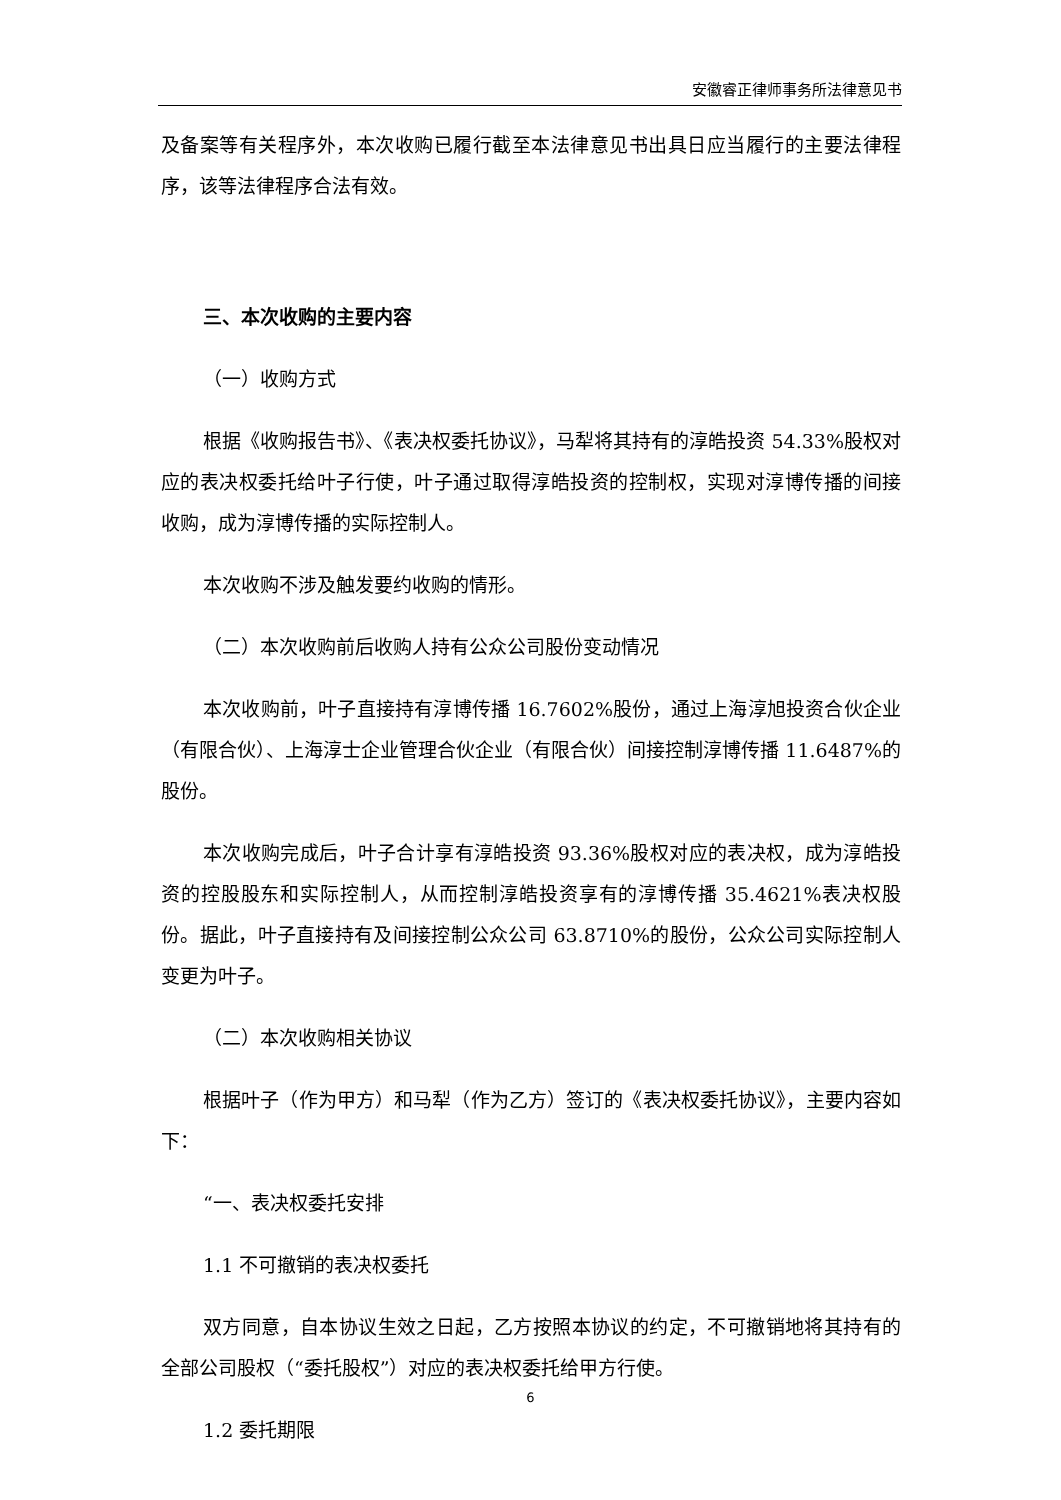安徽睿正律师事务所法律意见书
及备案等有关程序外，本次收购已履行截至本法律意见书出具日应当履行的主要法律程序，该等法律程序合法有效。
三、本次收购的主要内容
（一）收购方式
根据《收购报告书》、《表决权委托协议》，马犁将其持有的淳皓投资 54.33%股权对应的表决权委托给叶子行使，叶子通过取得淳皓投资的控制权，实现对淳博传播的间接收购，成为淳博传播的实际控制人。
本次收购不涉及触发要约收购的情形。
（二）本次收购前后收购人持有公众公司股份变动情况
本次收购前，叶子直接持有淳博传播 16.7602%股份，通过上海淳旭投资合伙企业（有限合伙）、上海淳士企业管理合伙企业（有限合伙）间接控制淳博传播 11.6487%的股份。
本次收购完成后，叶子合计享有淳皓投资 93.36%股权对应的表决权，成为淳皓投资的控股股东和实际控制人，从而控制淳皓投资享有的淳博传播 35.4621%表决权股份。据此，叶子直接持有及间接控制公众公司 63.8710%的股份，公众公司实际控制人变更为叶子。
（二）本次收购相关协议
根据叶子（作为甲方）和马犁（作为乙方）签订的《表决权委托协议》，主要内容如下：
“一、表决权委托安排
1.1 不可撤销的表决权委托
双方同意，自本协议生效之日起，乙方按照本协议的约定，不可撤销地将其持有的全部公司股权（“委托股权”）对应的表决权委托给甲方行使。
1.2 委托期限
6